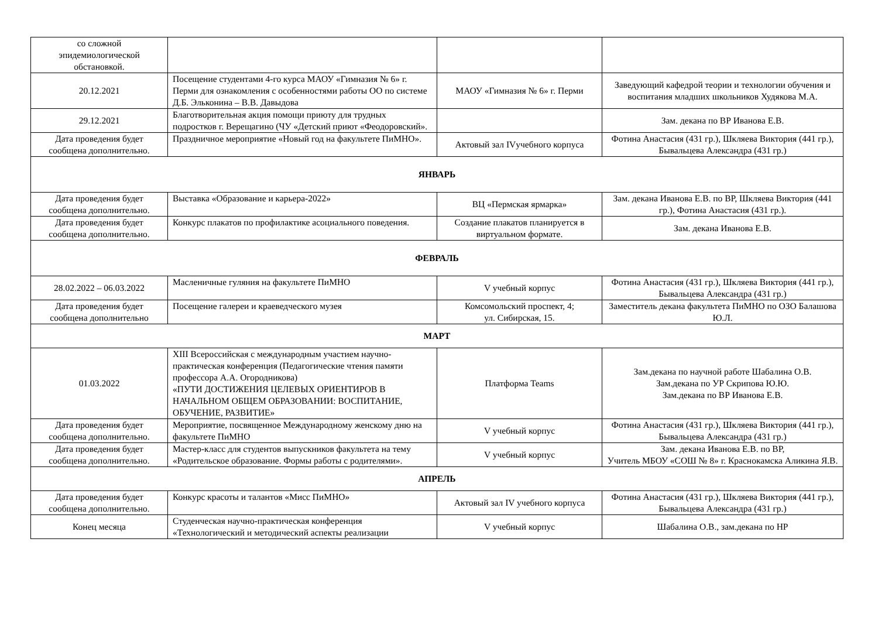| со сложной эпидемиологической обстановкой. | | | |
| 20.12.2021 | Посещение студентами 4-го курса МАОУ «Гимназия № 6» г. Перми для ознакомления с особенностями работы ОО по системе Д.Б. Эльконина – В.В. Давыдова | МАОУ «Гимназия № 6» г. Перми | Заведующий кафедрой теории и технологии обучения и воспитания младших школьников Худякова М.А. |
| 29.12.2021 | Благотворительная акция помощи приюту для трудных подростков г. Верещагино (ЧУ «Детский приют «Феодоровский». | | Зам. декана по ВР Иванова Е.В. |
| Дата проведения будет сообщена дополнительно. | Праздничное мероприятие «Новый год на факультете ПиМНО». | Актовый зал IVучебного корпуса | Фотина Анастасия (431 гр.), Шкляева Виктория (441 гр.), Бывальцева Александра (431 гр.) |
| ЯНВАРЬ | | | |
| Дата проведения будет сообщена дополнительно. | Выставка «Образование и карьера-2022» | ВЦ «Пермская ярмарка» | Зам. декана Иванова Е.В. по ВР, Шкляева Виктория (441 гр.), Фотина Анастасия (431 гр.). |
| Дата проведения будет сообщена дополнительно. | Конкурс плакатов по профилактике асоциального поведения. | Создание плакатов планируется в виртуальном формате. | Зам. декана Иванова Е.В. |
| ФЕВРАЛЬ | | | |
| 28.02.2022 – 06.03.2022 | Масленичные гуляния на факультете ПиМНО | V учебный корпус | Фотина Анастасия (431 гр.), Шкляева Виктория (441 гр.), Бывальцева Александра (431 гр.) |
| Дата проведения будет сообщена дополнительно | Посещение галереи и краеведческого музея | Комсомольский проспект, 4; ул. Сибирская, 15. | Заместитель декана факультета ПиМНО по ОЗО Балашова Ю.Л. |
| МАРТ | | | |
| 01.03.2022 | XIII Всероссийская с международным участием научно-практическая конференция (Педагогические чтения памяти профессора А.А. Огородникова) «ПУТИ ДОСТИЖЕНИЯ ЦЕЛЕВЫХ ОРИЕНТИРОВ В НАЧАЛЬНОМ ОБЩЕМ ОБРАЗОВАНИИ: ВОСПИТАНИЕ, ОБУЧЕНИЕ, РАЗВИТИЕ» | Платформа Teams | Зам.декана по научной работе Шабалина О.В. Зам.декана по УР Скрипова Ю.Ю. Зам.декана по ВР Иванова Е.В. |
| Дата проведения будет сообщена дополнительно. | Мероприятие, посвященное Международному женскому дню на факультете ПиМНО | V учебный корпус | Фотина Анастасия (431 гр.), Шкляева Виктория (441 гр.), Бывальцева Александра (431 гр.) |
| Дата проведения будет сообщена дополнительно. | Мастер-класс для студентов выпускников факультета на тему «Родительское образование. Формы работы с родителями». | V учебный корпус | Зам. декана Иванова Е.В. по ВР, Учитель МБОУ «СОШ № 8» г. Краснокамска Аликина Я.В. |
| АПРЕЛЬ | | | |
| Дата проведения будет сообщена дополнительно. | Конкурс красоты и талантов «Мисс ПиМНО» | Актовый зал IV учебного корпуса | Фотина Анастасия (431 гр.), Шкляева Виктория (441 гр.), Бывальцева Александра (431 гр.) |
| Конец месяца | Студенческая научно-практическая конференция «Технологический и методический аспекты реализации | V учебный корпус | Шабалина О.В., зам.декана по НР |